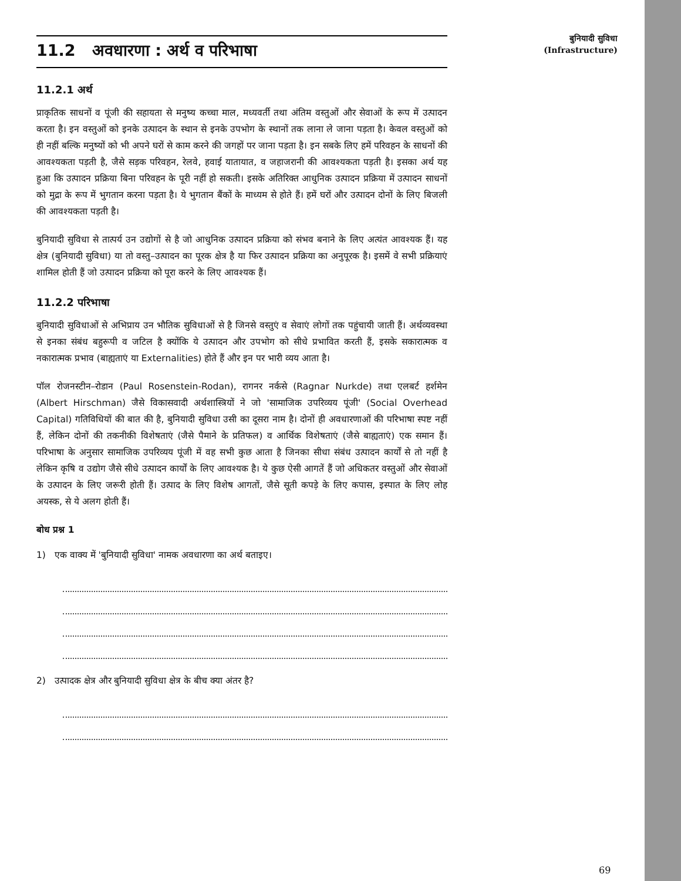11.2 अवधारणा : अर्थ व परिभाषा
11.2.1 अर्थ
प्राकृतिक साधनों व पूंजी की सहायता से मनुष्य कच्चा माल, मध्यवर्ती तथा अंतिम वस्तुओं और सेवाओं के रूप में उत्पादन करता है। इन वस्तुओं को इनके उत्पादन के स्थान से इनके उपभोग के स्थानों तक लाना ले जाना पड़ता है। केवल वस्तुओं को ही नहीं बल्कि मनुष्यों को भी अपने घरों से काम करने की जगहों पर जाना पड़ता है। इन सबके लिए हमें परिवहन के साधनों की आवश्यकता पड़ती है, जैसे सड़क परिवहन, रेलवे, हवाई यातायात, व जहाजरानी की आवश्यकता पड़ती है। इसका अर्थ यह हुआ कि उत्पादन प्रक्रिया बिना परिवहन के पूरी नहीं हो सकती। इसके अतिरिक्त आधुनिक उत्पादन प्रक्रिया में उत्पादन साधनों को मुद्रा के रूप में भुगतान करना पड़ता है। ये भुगतान बैंकों के माध्यम से होते हैं। हमें घरों और उत्पादन दोनों के लिए बिजली की आवश्यकता पड़ती है।
बुनियादी सुविधा से तात्पर्य उन उद्योगों से है जो आधुनिक उत्पादन प्रक्रिया को संभव बनाने के लिए अत्यंत आवश्यक हैं। यह क्षेत्र (बुनियादी सुविधा) या तो वस्तु–उत्पादन का पूरक क्षेत्र है या फिर उत्पादन प्रक्रिया का अनुपूरक है। इसमें वे सभी प्रक्रियाएं शामिल होती हैं जो उत्पादन प्रक्रिया को पूरा करने के लिए आवश्यक हैं।
11.2.2 परिभाषा
बुनियादी सुविधाओं से अभिप्राय उन भौतिक सुविधाओं से है जिनसे वस्तुएं व सेवाएं लोगों तक पहुंचायी जाती हैं। अर्थव्यवस्था से इनका संबंध बहुरूपी व जटिल है क्योंकि ये उत्पादन और उपभोग को सीधे प्रभावित करती हैं, इसके सकारात्मक व नकारात्मक प्रभाव (बाह्यताएं या Externalities) होते हैं और इन पर भारी व्यय आता है।
पॉल रोजनस्टीन–रोडान (Paul Rosenstein-Rodan), रागनर नर्कसे (Ragnar Nurkde) तथा एलबर्ट हर्शमेन (Albert Hirschman) जैसे विकासवादी अर्थशास्त्रियों ने जो 'सामाजिक उपरिव्यय पूंजी' (Social Overhead Capital) गतिविधियों की बात की है, बुनियादी सुविधा उसी का दूसरा नाम है। दोनों ही अवधारणाओं की परिभाषा स्पष्ट नहीं हैं, लेकिन दोनों की तकनीकी विशेषताएं (जैसे पैमाने के प्रतिफल) व आर्थिक विशेषताएं (जैसे बाह्यताएं) एक समान हैं। परिभाषा के अनुसार सामाजिक उपरिव्यय पूंजी में वह सभी कुछ आता है जिनका सीधा संबंध उत्पादन कार्यों से तो नहीं है लेकिन कृषि व उद्योग जैसे सीधे उत्पादन कार्यों के लिए आवश्यक है। ये कुछ ऐसी आगतें हैं जो अधिकतर वस्तुओं और सेवाओं के उत्पादन के लिए जरूरी होती हैं। उत्पाद के लिए विशेष आगतों, जैसे सूती कपड़े के लिए कपास, इस्पात के लिए लोह अयस्क, से ये अलग होती हैं।
बोध प्रश्न 1
1) एक वाक्य में 'बुनियादी सुविधा' नामक अवधारणा का अर्थ बताइए।
2) उत्पादक क्षेत्र और बुनियादी सुविधा क्षेत्र के बीच क्या अंतर है?
बुनियादी सुविधा
(Infrastructure)
69